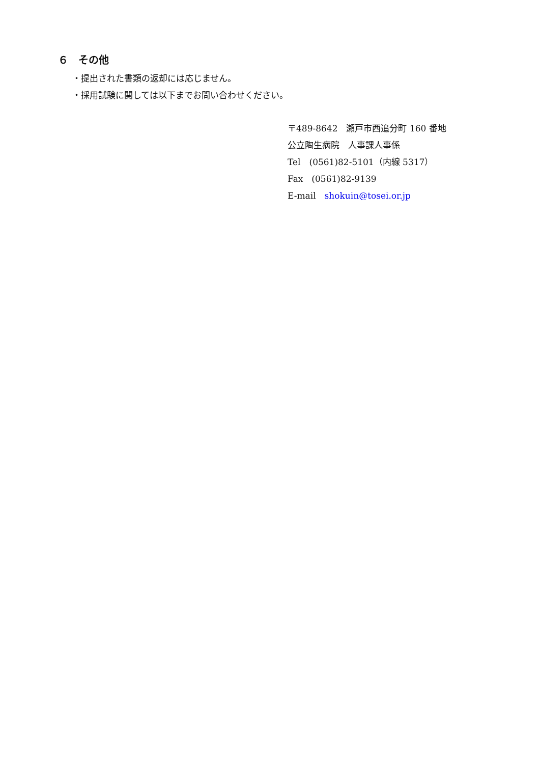６　その他
・提出された書類の返却には応じません。
・採用試験に関しては以下までお問い合わせください。
〒489-8642　瀬戸市西追分町 160 番地
公立陶生病院　人事課人事係
Tel　(0561)82-5101（内線 5317）
Fax　(0561)82-9139
E-mail　shokuin@tosei.or.jp